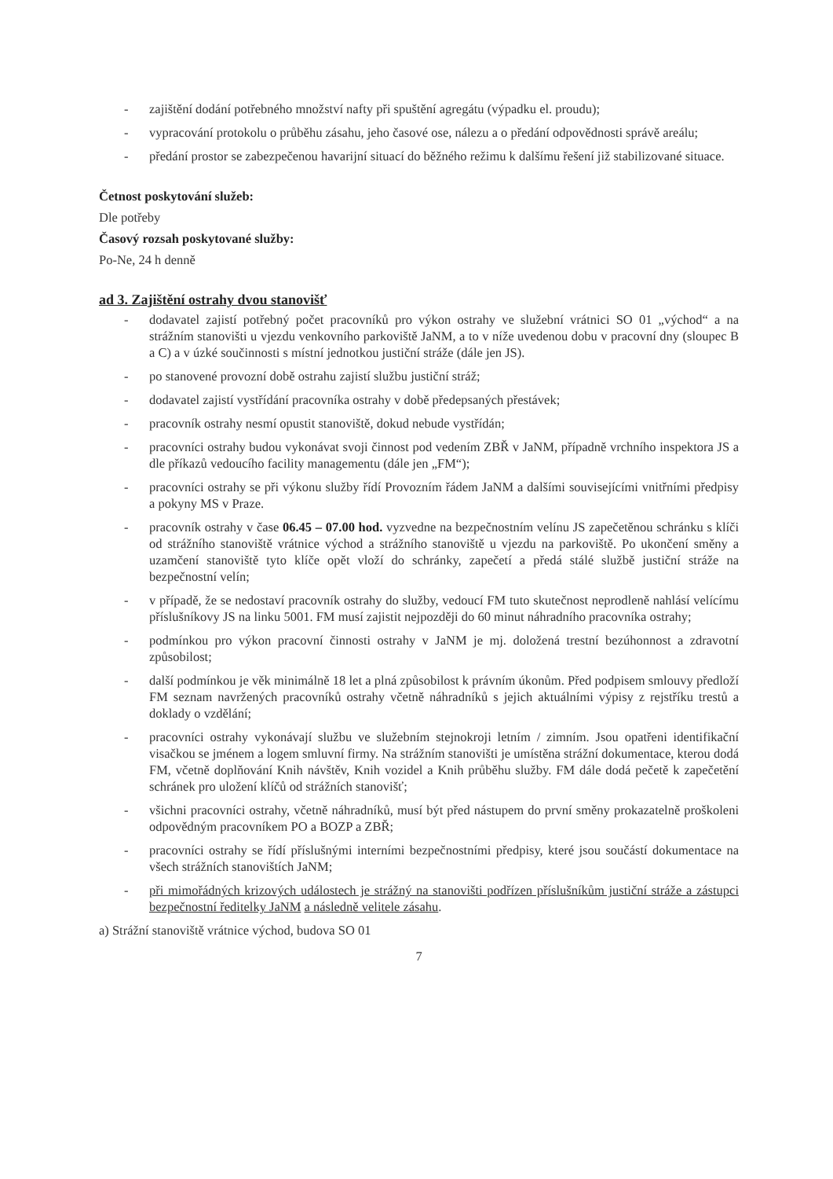- zajištění dodání potřebného množství nafty při spuštění agregátu (výpadku el. proudu);
- vypracování protokolu o průběhu zásahu, jeho časové ose, nálezu a o předání odpovědnosti správě areálu;
- předání prostor se zabezpečenou havarijní situací do běžného režimu k dalšímu řešení již stabilizované situace.
Četnost poskytování služeb:
Dle potřeby
Časový rozsah poskytované služby:
Po-Ne, 24 h denně
ad 3. Zajištění ostrahy dvou stanovišť
- dodavatel zajistí potřebný počet pracovníků pro výkon ostrahy ve služební vrátnici SO 01 „východ“ a na strážním stanovišti u vjezdu venkovního parkoviště JaNM, a to v níže uvedenou dobu v pracovní dny (sloupec B a C) a v úzké součinnosti s místní jednotkou justiční stráže (dále jen JS).
- po stanovené provozní době ostrahu zajistí službu justiční stráž;
- dodavatel zajistí vystřídání pracovníka ostrahy v době předepsaných přestávek;
- pracovník ostrahy nesmí opustit stanoviště, dokud nebude vystřídán;
- pracovníci ostrahy budou vykonávat svoji činnost pod vedením ZBŘ v JaNM, případně vrchního inspektora JS a dle příkazů vedoucího facility managementu (dále jen „FM“);
- pracovníci ostrahy se při výkonu služby řídí Provozním řádem JaNM a dalšími souvisejícími vnitřními předpisy a pokyny MS v Praze.
- pracovník ostrahy v čase 06.45 – 07.00 hod. vyzvedne na bezpečnostním velínu JS zapečetěnou schránku s klíči od strážního stanoviště vrátnice východ a strážního stanoviště u vjezdu na parkoviště. Po ukončení směny a uzamčení stanoviště tyto klíče opět vloží do schránky, zapečetí a předá stálé službě justiční stráže na bezpečnostní velín;
- v případě, že se nedostaví pracovník ostrahy do služby, vedoucí FM tuto skutečnost neprodleně nahlásí velícímu příslušníkovy JS na linku 5001. FM musí zajistit nejpozději do 60 minut náhradního pracovníka ostrahy;
- podmínkou pro výkon pracovní činnosti ostrahy v JaNM je mj. doložená trestní bezúhonnost a zdravotní způsobilost;
- další podmínkou je věk minimálně 18 let a plná způsobilost k právním úkonům. Před podpisem smlouvy předloží FM seznam navržených pracovníků ostrahy včetně náhradníků s jejich aktuálními výpisy z rejstříku trestů a doklady o vzdělání;
- pracovníci ostrahy vykonávají službu ve služebním stejnokroji letním / zimním. Jsou opatřeni identifikační visačkou se jménem a logem smluvní firmy. Na strážním stanovišti je umístěna strážní dokumentace, kterou dodá FM, včetně doplňování Knih návštěv, Knih vozidel a Knih průběhu služby. FM dále dodá pečetě k zapečetění schránek pro uložení klíčů od strážních stanovišť;
- všichni pracovníci ostrahy, včetně náhradníků, musí být před nástupem do první směny prokazatelně proškoleni odpovědným pracovníkem PO a BOZP a ZBŘ;
- pracovníci ostrahy se řídí příslušnými interními bezpečnostními předpisy, které jsou součástí dokumentace na všech strážních stanovištích JaNM;
- při mimořádných krizových událostech je strážný na stanovišti podřízen příslušníkům justiční stráže a zástupci bezpečnostní ředitelky JaNM a následně velitele zásahu.
a) Strážní stanoviště vrátnice východ, budova SO 01
7